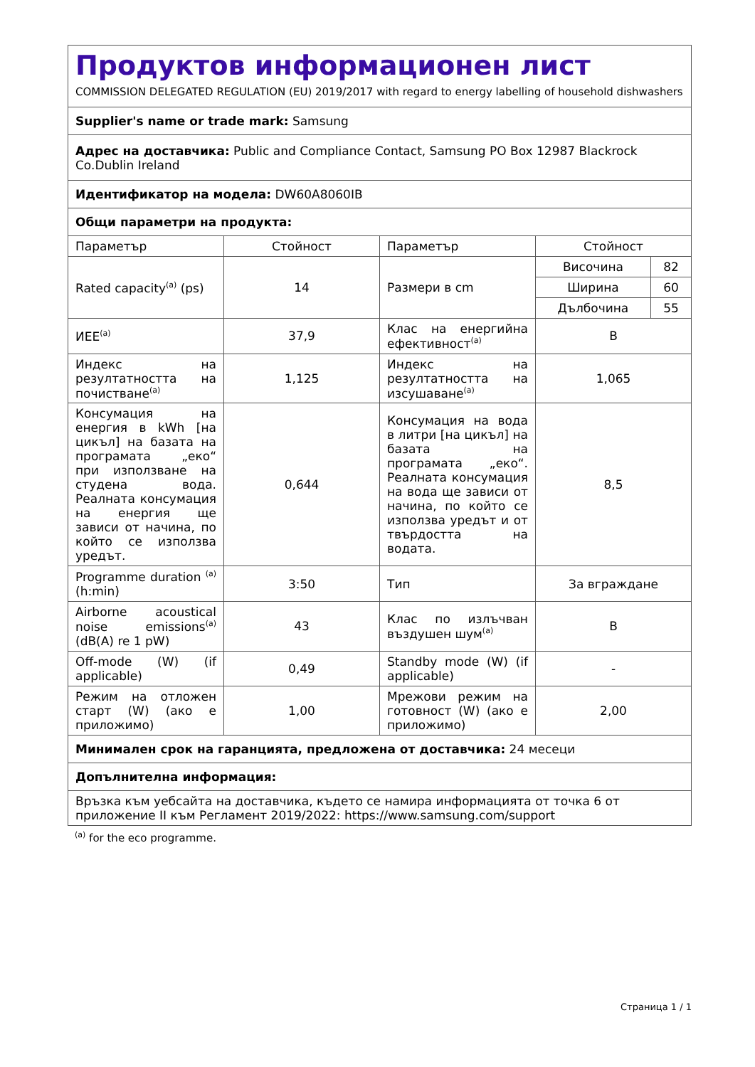| Продуктов информационен лист COMMISSION DELEGATED REGULATION (EU) 2019/2017 with regard to energy labelling of household dishwashers | | | |
| Supplier's name or trade mark: Samsung | | | |
| Адрес на доставчика: Public and Compliance Contact, Samsung PO Box 12987 Blackrock Co.Dublin Ireland | | | |
| Идентификатор на модела: DW60A8060IB | | | |
| Общи параметри на продукта: | | | |
| Параметър | Стойност | Параметър | Стойност |
| Rated capacity<sup>(a)</sup> (ps) | 14 | Размери в cm | / Височина / 82 / / Ширина / 60 / / Дълбочина / 55 / |
| ИЕЕ<sup>(a)</sup> | 37,9 | Клас на енергийна ефективност<sup>(a)</sup> | B |
| Индекс на резултатността на почистване<sup>(a)</sup> | 1,125 | Индекс на резултатността на изсушаване<sup>(a)</sup> | 1,065 |
| Консумация на енергия в kWh [на цикъл] на базата на програмата „еко“ при използване на студена вода. Реалната консумация на енергия ще зависи от начина, по който се използва уредът. | 0,644 | Консумация на вода в литри [на цикъл] на базата на програмата „еко“. Реалната консумация на вода ще зависи от начина, по който се използва уредът и от твърдостта на водата. | 8,5 |
| Programme duration <sup>(a)</sup> (h:min) | 3:50 | Тип | За вграждане |
| Airborne acoustical noise emissions<sup>(a)</sup> (dB(A) re 1 pW) | 43 | Клас по излъчван въздушен шум<sup>(a)</sup> | B |
| Off-mode (W) (if applicable) | 0,49 | Standby mode (W) (if applicable) | - |
| Режим на отложен старт (W) (ако е приложимо) | 1,00 | Мрежови режим на готовност (W) (ако е приложимо) | 2,00 |
| Минимален срок на гаранцията, предложена от доставчика: 24 месеци | | | |
| Допълнителна информация: | | | |
| Връзка към уебсайта на доставчика, където се намира информацията от точка 6 от приложение II към Регламент 2019/2022: https://www.samsung.com/support | | | |
<sup>(a)</sup> for the eco programme.
Страница 1 / 1